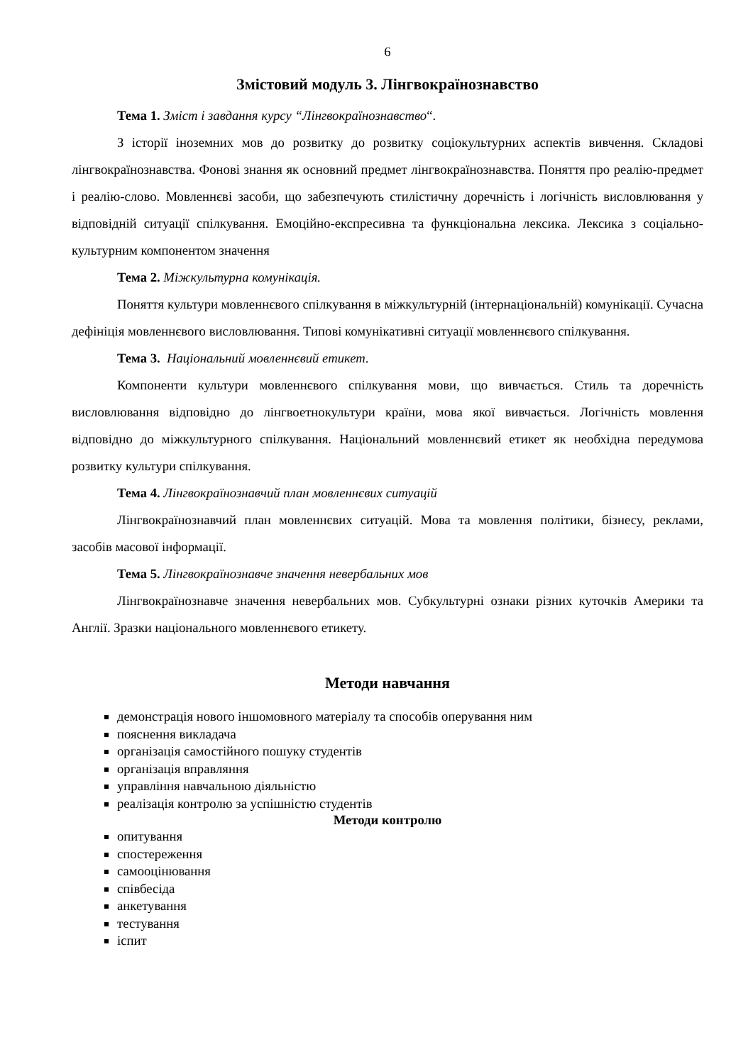6
Змістовий модуль 3. Лінгвокраїнознавство
Тема 1. Зміст і завдання курсу “Лінгвокраїнознавство“.
З історії іноземних мов до розвитку до розвитку соціокультурних аспектів вивчення. Складові лінгвокраїнознавства. Фонові знання як основний предмет лінгвокраїнознавства. Поняття про реалію-предмет і реалію-слово. Мовленнєві засоби, що забезпечують стилістичну доречність і логічність висловлювання у відповідній ситуації спілкування. Емоційно-експресивна та функціональна лексика. Лексика з соціально-культурним компонентом значення
Тема 2. Міжкультурна комунікація.
Поняття культури мовленнєвого спілкування в міжкультурній (інтернаціональній) комунікації. Сучасна дефініція мовленнєвого висловлювання. Типові комунікативні ситуації мовленнєвого спілкування.
Тема 3. Національний мовленнєвий етикет.
Компоненти культури мовленнєвого спілкування мови, що вивчається. Стиль та доречність висловлювання відповідно до лінгвоетнокультури країни, мова якої вивчається. Логічність мовлення відповідно до міжкультурного спілкування. Національний мовленнєвий етикет як необхідна передумова розвитку культури спілкування.
Тема 4. Лінгвокраїнознавчий план мовленнєвих ситуацій
Лінгвокраїнознавчий план мовленнєвих ситуацій. Мова та мовлення політики, бізнесу, реклами, засобів масової інформації.
Тема 5. Лінгвокраїнознавче значення невербальних мов
Лінгвокраїнознавче значення невербальних мов. Субкультурні ознаки різних куточків Америки та Англії. Зразки національного мовленнєвого етикету.
Методи навчання
демонстрація нового іншомовного матеріалу та способів оперування ним
пояснення викладача
організація самостійного пошуку студентів
організація вправляння
управління навчальною діяльністю
реалізація контролю за успішністю студентів
Методи контролю
опитування
спостереження
самооцінювання
співбесіда
анкетування
тестування
іспит